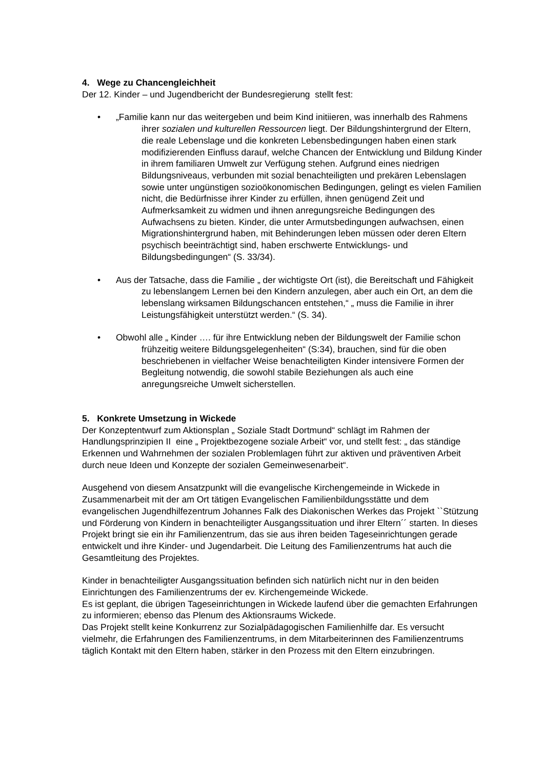4. Wege zu Chancengleichheit
Der 12. Kinder – und Jugendbericht der Bundesregierung stellt fest:
• „Familie kann nur das weitergeben und beim Kind initiieren, was innerhalb des Rahmens ihrer sozialen und kulturellen Ressourcen liegt. Der Bildungshintergrund der Eltern, die reale Lebenslage und die konkreten Lebensbedingungen haben einen stark modifizierenden Einfluss darauf, welche Chancen der Entwicklung und Bildung Kinder in ihrem familiaren Umwelt zur Verfügung stehen. Aufgrund eines niedrigen Bildungsniveaus, verbunden mit sozial benachteiligten und prekären Lebenslagen sowie unter ungünstigen sozioökonomischen Bedingungen, gelingt es vielen Familien nicht, die Bedürfnisse ihrer Kinder zu erfüllen, ihnen genügend Zeit und Aufmerksamkeit zu widmen und ihnen anregungsreiche Bedingungen des Aufwachsens zu bieten. Kinder, die unter Armutsbedingungen aufwachsen, einen Migrationshintergrund haben, mit Behinderungen leben müssen oder deren Eltern psychisch beeinträchtigt sind, haben erschwerte Entwicklungs- und Bildungsbedingungen“ (S. 33/34).
• Aus der Tatsache, dass die Familie „ der wichtigste Ort (ist), die Bereitschaft und Fähigkeit zu lebenslangem Lernen bei den Kindern anzulegen, aber auch ein Ort, an dem die lebenslang wirksamen Bildungschancen entstehen,“ „ muss die Familie in ihrer Leistungsfähigkeit unterstützt werden.“ (S. 34).
• Obwohl alle „ Kinder …. für ihre Entwicklung neben der Bildungswelt der Familie schon frühzeitig weitere Bildungsgelegenheiten“ (S:34), brauchen, sind für die oben beschriebenen in vielfacher Weise benachteiligten Kinder intensivere Formen der Begleitung notwendig, die sowohl stabile Beziehungen als auch eine anregungsreiche Umwelt sicherstellen.
5. Konkrete Umsetzung in Wickede
Der Konzeptentwurf zum Aktionsplan „ Soziale Stadt Dortmund“ schlägt im Rahmen der Handlungsprinzipien II eine „ Projektbezogene soziale Arbeit“ vor, und stellt fest: „ das ständige Erkennen und Wahrnehmen der sozialen Problemlagen führt zur aktiven und präventiven Arbeit durch neue Ideen und Konzepte der sozialen Gemeinwesenarbeit“.
Ausgehend von diesem Ansatzpunkt will die evangelische Kirchengemeinde in Wickede in Zusammenarbeit mit der am Ort tätigen Evangelischen Familienbildungsstätte und dem evangelischen Jugendhilfezentrum Johannes Falk des Diakonischen Werkes das Projekt ``Stützung und Förderung von Kindern in benachteiligter Ausgangssituation und ihrer Eltern´´ starten. In dieses Projekt bringt sie ein ihr Familienzentrum, das sie aus ihren beiden Tageseinrichtungen gerade entwickelt und ihre Kinder- und Jugendarbeit. Die Leitung des Familienzentrums hat auch die Gesamtleitung des Projektes.
Kinder in benachteiligter Ausgangssituation befinden sich natürlich nicht nur in den beiden Einrichtungen des Familienzentrums der ev. Kirchengemeinde Wickede.
Es ist geplant, die übrigen Tageseinrichtungen in Wickede laufend über die gemachten Erfahrungen zu informieren; ebenso das Plenum des Aktionsraums Wickede.
Das Projekt stellt keine Konkurrenz zur Sozialpädagogischen Familienhilfe dar. Es versucht vielmehr, die Erfahrungen des Familienzentrums, in dem Mitarbeiterinnen des Familienzentrums täglich Kontakt mit den Eltern haben, stärker in den Prozess mit den Eltern einzubringen.